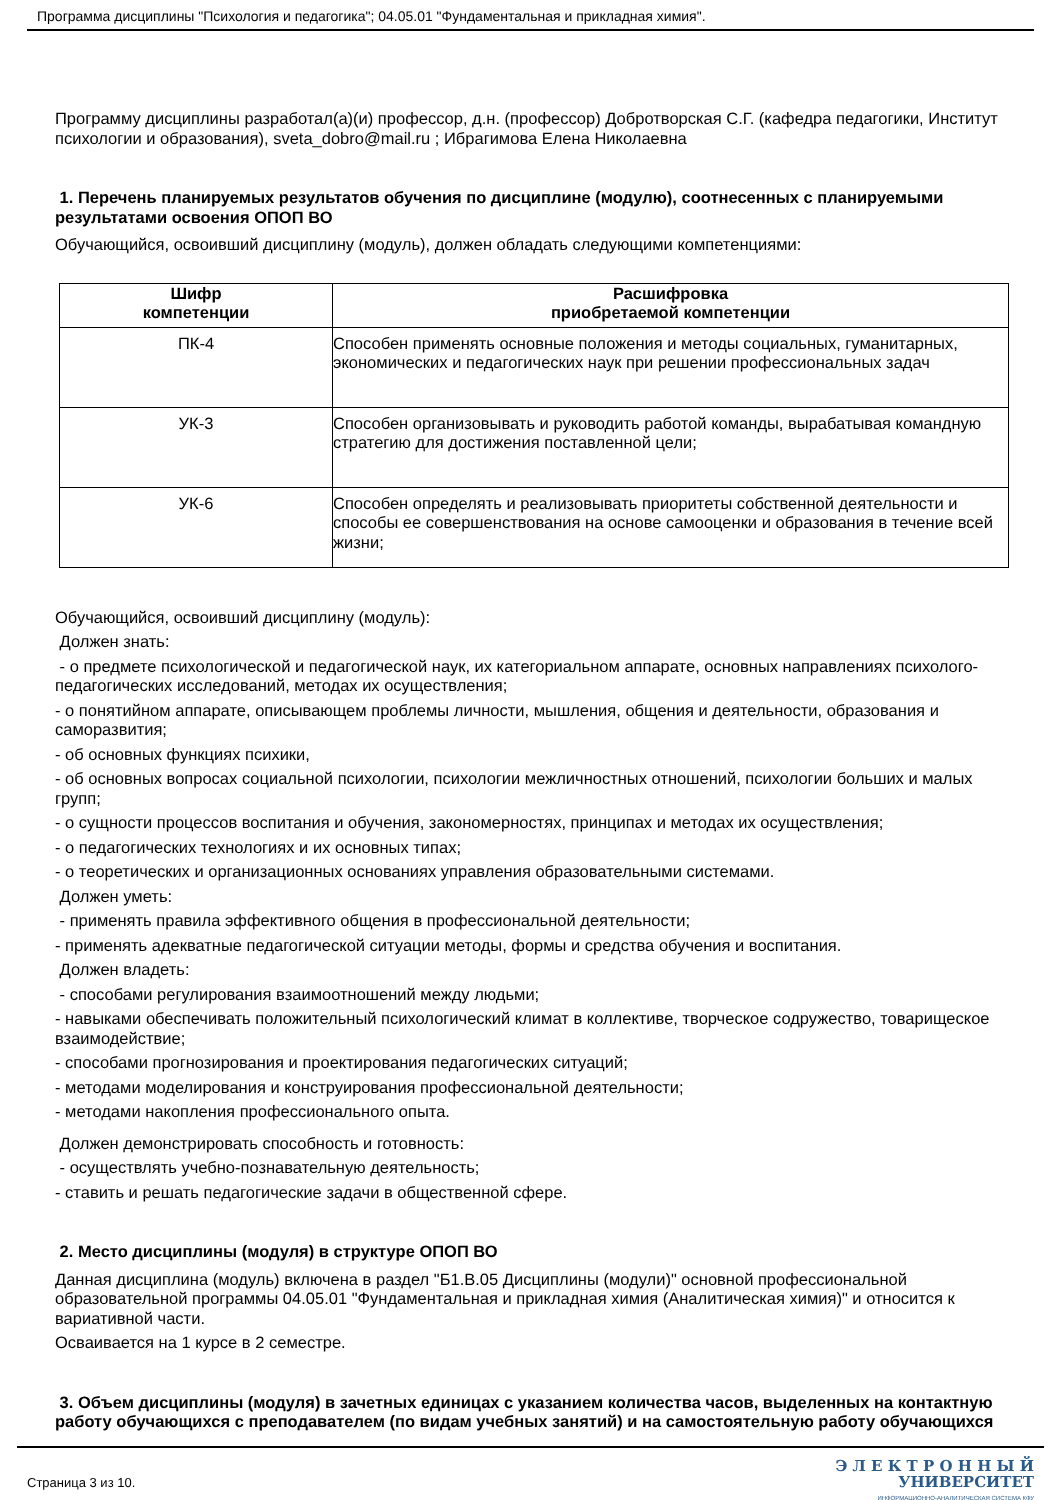Программа дисциплины "Психология и педагогика"; 04.05.01 "Фундаментальная и прикладная химия".
Программу дисциплины разработал(а)(и) профессор, д.н. (профессор) Добротворская С.Г. (кафедра педагогики, Институт психологии и образования), sveta_dobro@mail.ru ; Ибрагимова Елена Николаевна
1. Перечень планируемых результатов обучения по дисциплине (модулю), соотнесенных с планируемыми результатами освоения ОПОП ВО
Обучающийся, освоивший дисциплину (модуль), должен обладать следующими компетенциями:
| Шифр компетенции | Расшифровка приобретаемой компетенции |
| --- | --- |
| ПК-4 | Способен применять основные положения и методы социальных, гуманитарных, экономических и педагогических наук при решении профессиональных задач |
| УК-3 | Способен организовывать и руководить работой команды, вырабатывая командную стратегию для достижения поставленной цели; |
| УК-6 | Способен определять и реализовывать приоритеты собственной деятельности и способы ее совершенствования на основе самооценки и образования в течение всей жизни; |
Обучающийся, освоивший дисциплину (модуль):
Должен знать:
- о предмете психологической и педагогической наук, их категориальном аппарате, основных направлениях психолого-педагогических исследований, методах их осуществления;
- о понятийном аппарате, описывающем проблемы личности, мышления, общения и деятельности, образования и саморазвития;
- об основных функциях психики,
- об основных вопросах социальной психологии, психологии межличностных отношений, психологии больших и малых групп;
- о сущности процессов воспитания и обучения, закономерностях, принципах и методах их осуществления;
- о педагогических технологиях и их основных типах;
- о теоретических и организационных основаниях управления образовательными системами.
Должен уметь:
- применять правила эффективного общения в профессиональной деятельности;
- применять адекватные педагогической ситуации методы, формы и средства обучения и воспитания.
Должен владеть:
- способами регулирования взаимоотношений между людьми;
- навыками обеспечивать положительный психологический климат в коллективе, творческое содружество, товарищеское взаимодействие;
- способами прогнозирования и проектирования педагогических ситуаций;
- методами моделирования и конструирования профессиональной деятельности;
- методами накопления профессионального опыта.
Должен демонстрировать способность и готовность:
- осуществлять учебно-познавательную деятельность;
- ставить и решать педагогические задачи в общественной сфере.
2. Место дисциплины (модуля) в структуре ОПОП ВО
Данная дисциплина (модуль) включена в раздел "Б1.В.05 Дисциплины (модули)" основной профессиональной образовательной программы 04.05.01 "Фундаментальная и прикладная химия (Аналитическая химия)" и относится к вариативной части.
Осваивается на 1 курсе в 2 семестре.
3. Объем дисциплины (модуля) в зачетных единицах с указанием количества часов, выделенных на контактную работу обучающихся с преподавателем (по видам учебных занятий) и на самостоятельную работу обучающихся
Страница 3 из 10.
Э Л Е К Т Р О Н Н Ы Й
УНИВЕРСИТЕТ
ИНФОРМАЦИОННО-АНАЛИТИЧЕСКАЯ СИСТЕМА КФУ